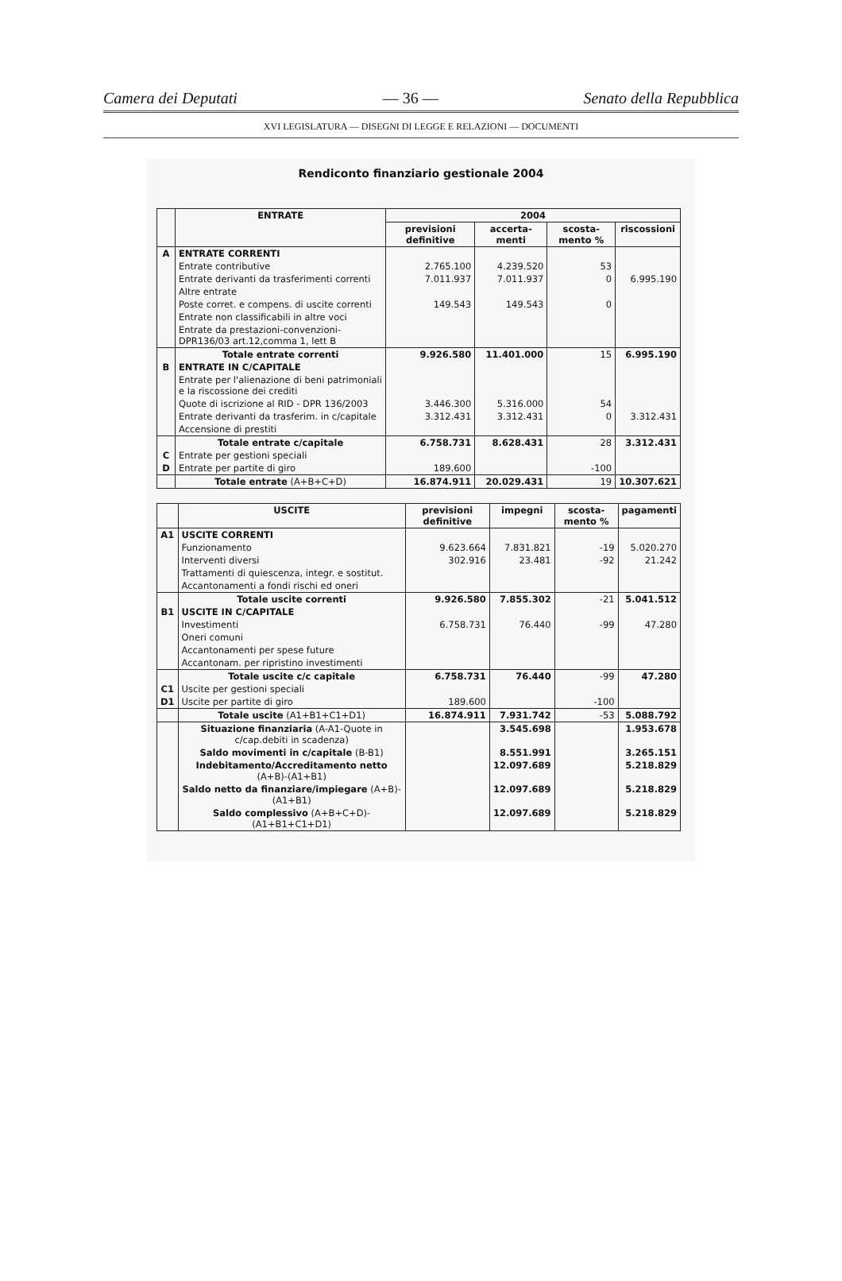Camera dei Deputati — 36 — Senato della Repubblica
XVI LEGISLATURA — DISEGNI DI LEGGE E RELAZIONI — DOCUMENTI
Rendiconto finanziario gestionale 2004
| | ENTRATE | 2004 | | | |
| --- | --- | --- | --- | --- | --- |
| | | previsioni definitive | accerta-menti | scosta-mento % | riscossioni |
| A | ENTRATE CORRENTI | | | | |
| | Entrate contributive | 2.765.100 | 4.239.520 | 53 | |
| | Entrate derivanti da trasferimenti correnti | 7.011.937 | 7.011.937 | 0 | 6.995.190 |
| | Altre entrate | | | | |
| | Poste corret. e compens. di uscite correnti | 149.543 | 149.543 | 0 | |
| | Entrate non classificabili in altre voci | | | | |
| | Entrate da prestazioni-convenzioni-DPR136/03 art.12,comma 1, lett B | | | | |
| | Totale entrate correnti | 9.926.580 | 11.401.000 | 15 | 6.995.190 |
| B | ENTRATE IN C/CAPITALE | | | | |
| | Entrate per l'alienazione di beni patrimoniali e la riscossione dei crediti | | | | |
| | Quote di iscrizione al RID - DPR 136/2003 | 3.446.300 | 5.316.000 | 54 | |
| | Entrate derivanti da trasferim. in c/capitale | 3.312.431 | 3.312.431 | 0 | 3.312.431 |
| | Accensione di prestiti | | | | |
| | Totale entrate c/capitale | 6.758.731 | 8.628.431 | 28 | 3.312.431 |
| C | Entrate per gestioni speciali | | | | |
| D | Entrate per partite di giro | 189.600 | | -100 | |
| | Totale entrate (A+B+C+D) | 16.874.911 | 20.029.431 | 19 | 10.307.621 |
| | USCITE | previsioni definitive | impegni | scosta-mento % | pagamenti |
| --- | --- | --- | --- | --- | --- |
| A1 | USCITE CORRENTI | | | | |
| | Funzionamento | 9.623.664 | 7.831.821 | -19 | 5.020.270 |
| | Interventi diversi | 302.916 | 23.481 | -92 | 21.242 |
| | Trattamenti di quiescenza, integr. e sostitut. | | | | |
| | Accantonamenti a fondi rischi ed oneri | | | | |
| | Totale uscite correnti | 9.926.580 | 7.855.302 | -21 | 5.041.512 |
| B1 | USCITE IN C/CAPITALE | | | | |
| | Investimenti | 6.758.731 | 76.440 | -99 | 47.280 |
| | Oneri comuni | | | | |
| | Accantonamenti per spese future | | | | |
| | Accantonam. per ripristino investimenti | | | | |
| | Totale uscite c/c capitale | 6.758.731 | 76.440 | -99 | 47.280 |
| C1 | Uscite per gestioni speciali | | | | |
| D1 | Uscite per partite di giro | 189.600 | | -100 | |
| | Totale uscite (A1+B1+C1+D1) | 16.874.911 | 7.931.742 | -53 | 5.088.792 |
| | Situazione finanziaria (A-A1-Quote in c/cap.debiti in scadenza) | | 3.545.698 | | 1.953.678 |
| | Saldo movimenti in c/capitale (B-B1) | | 8.551.991 | | 3.265.151 |
| | Indebitamento/Accreditamento netto (A+B)-(A1+B1) | | 12.097.689 | | 5.218.829 |
| | Saldo netto da finanziare/impiegare (A+B)-(A1+B1) | | 12.097.689 | | 5.218.829 |
| | Saldo complessivo (A+B+C+D)-(A1+B1+C1+D1) | | 12.097.689 | | 5.218.829 |